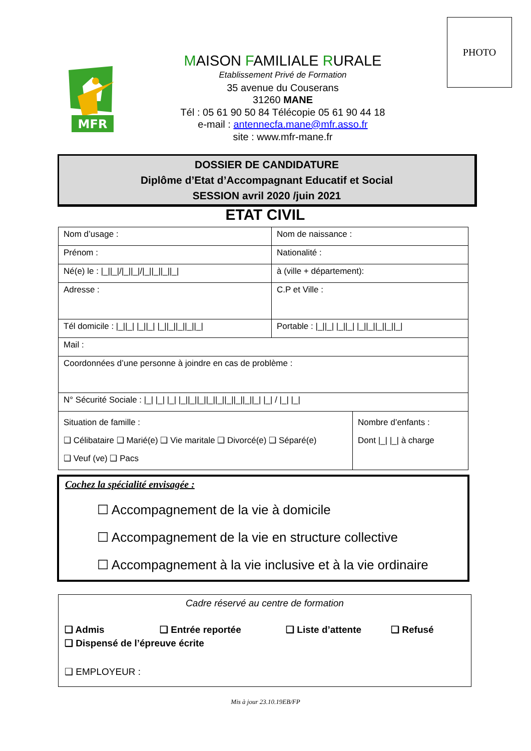PHOTO
MFR
MAISON FAMILIALE RURALE
Etablissement Privé de Formation
35 avenue du Couserans
31260 MANE
Tél : 05 61 90 50 84 Télécopie 05 61 90 44 18
e-mail : antennecfa.mane@mfr.asso.fr
site : www.mfr-mane.fr
DOSSIER DE CANDIDATURE
Diplôme d’Etat d’Accompagnant Educatif et Social
SESSION avril 2020 /juin 2021
ETAT CIVIL
| Nom d’usage : | Nom de naissance : | |
| Prénom : | Nationalité : | |
| Né(e) le : /_//_///_//_///_//_//_//_/ | à (ville + département): | |
| Adresse : | C.P et Ville : | |
| Tél domicile : /_//_/ /_//_/ /_//_//_//_//_/ | Portable : /_//_/ /_//_/ /_//_//_//_//_/ | |
| Mail : | | |
| Coordonnées d’une personne à joindre en cas de problème : | | |
| N° Sécurité Sociale : /_/ /_/ /_/ /_//_//_//_//_//_//_//_//_/ /_/ / /_/ /_/ | | |
| Situation de famille : ❑ Célibataire ❑ Marié(e) ❑ Vie maritale ❑ Divorcé(e) ❑ Séparé(e) ❑ Veuf (ve) ❑ Pacs | | Nombre d’enfants : Dont /_/ /_/ à charge |
Cochez la spécialité envisagée :
☐ Accompagnement de la vie à domicile
☐ Accompagnement de la vie en structure collective
☐ Accompagnement à la vie inclusive et à la vie ordinaire
Cadre réservé au centre de formation
❑ Admis ❑ Entrée reportée ❑ Liste d’attente ❑ Refusé
❑ Dispensé de l’épreuve écrite
❑ EMPLOYEUR :
Mis à jour 23.10.19EB/FP